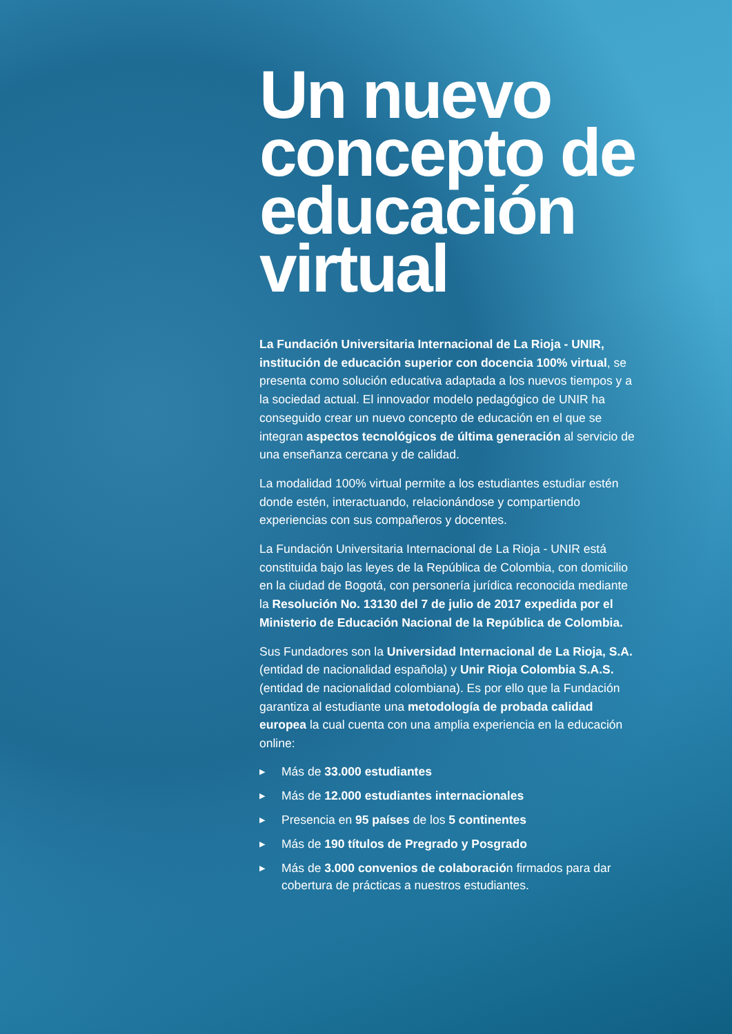Un nuevo concepto de educación virtual
La Fundación Universitaria Internacional de La Rioja - UNIR, institución de educación superior con docencia 100% virtual, se presenta como solución educativa adaptada a los nuevos tiempos y a la sociedad actual. El innovador modelo pedagógico de UNIR ha conseguido crear un nuevo concepto de educación en el que se integran aspectos tecnológicos de última generación al servicio de una enseñanza cercana y de calidad.
La modalidad 100% virtual permite a los estudiantes estudiar estén donde estén, interactuando, relacionándose y compartiendo experiencias con sus compañeros y docentes.
La Fundación Universitaria Internacional de La Rioja - UNIR está constituida bajo las leyes de la República de Colombia, con domicilio en la ciudad de Bogotá, con personería jurídica reconocida mediante la Resolución No. 13130 del 7 de julio de 2017 expedida por el Ministerio de Educación Nacional de la República de Colombia.
Sus Fundadores son la Universidad Internacional de La Rioja, S.A. (entidad de nacionalidad española) y Unir Rioja Colombia S.A.S. (entidad de nacionalidad colombiana). Es por ello que la Fundación garantiza al estudiante una metodología de probada calidad europea la cual cuenta con una amplia experiencia en la educación online:
▶ Más de 33.000 estudiantes
▶ Más de 12.000 estudiantes internacionales
▶ Presencia en 95 países de los 5 continentes
▶ Más de 190 títulos de Pregrado y Posgrado
▶ Más de 3.000 convenios de colaboración firmados para dar cobertura de prácticas a nuestros estudiantes.